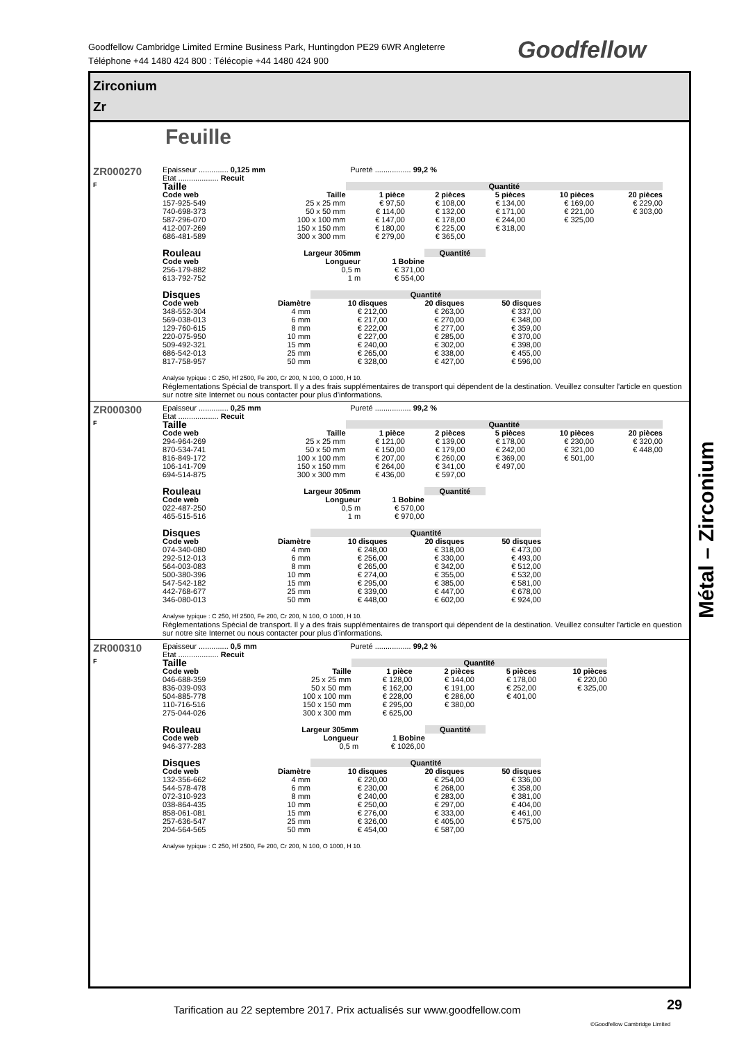Goodfellow Cambridge Limited Ermine Business Park, Huntingdon PE29 6WR Angleterre
Téléphone +44 1480 424 800 : Télécopie +44 1480 424 900
Goodfellow
Zirconium
Zr
Feuille
ZR000270
F
Epaisseur .............. 0,125 mm Pureté ................. 99,2 %
Etat ................... Recuit
| Taille | | Quantité | | | | |
| --- | --- | --- | --- | --- | --- | --- |
| Code web | Taille | 1 pièce | 2 pièces | 5 pièces | 10 pièces | 20 pièces |
| 157-925-549 | 25 x 25 mm | € 97,50 | € 108,00 | € 134,00 | € 169,00 | € 229,00 |
| 740-698-373 | 50 x 50 mm | € 114,00 | € 132,00 | € 171,00 | € 221,00 | € 303,00 |
| 587-296-070 | 100 x 100 mm | € 147,00 | € 178,00 | € 244,00 | € 325,00 | |
| 412-007-269 | 150 x 150 mm | € 180,00 | € 225,00 | € 318,00 | | |
| 686-481-589 | 300 x 300 mm | € 279,00 | € 365,00 | | | |
| Rouleau | Largeur 305mm | | Quantité |
| --- | --- | --- | --- |
| Code web | Longueur | 1 Bobine | |
| 256-179-882 | 0,5 m | € 371,00 | |
| 613-792-752 | 1 m | € 554,00 | |
| Disques | | Quantité | | |
| --- | --- | --- | --- | --- |
| Code web | Diamètre | 10 disques | 20 disques | 50 disques |
| 348-552-304 | 4 mm | € 212,00 | € 263,00 | € 337,00 |
| 569-038-013 | 6 mm | € 217,00 | € 270,00 | € 348,00 |
| 129-760-615 | 8 mm | € 222,00 | € 277,00 | € 359,00 |
| 220-075-950 | 10 mm | € 227,00 | € 285,00 | € 370,00 |
| 509-492-321 | 15 mm | € 240,00 | € 302,00 | € 398,00 |
| 686-542-013 | 25 mm | € 265,00 | € 338,00 | € 455,00 |
| 817-758-957 | 50 mm | € 328,00 | € 427,00 | € 596,00 |
Analyse typique : C 250, Hf 2500, Fe 200, Cr 200, N 100, O 1000, H 10.
Réglementations Spécial de transport. Il y a des frais supplémentaires de transport qui dépendent de la destination. Veuillez consulter l'article en question sur notre site Internet ou nous contacter pour plus d'informations.
ZR000300
F
Epaisseur .............. 0,25 mm Pureté ................. 99,2 %
Etat ................... Recuit
| Taille | | Quantité | | | | |
| --- | --- | --- | --- | --- | --- | --- |
| Code web | Taille | 1 pièce | 2 pièces | 5 pièces | 10 pièces | 20 pièces |
| 294-964-269 | 25 x 25 mm | € 121,00 | € 139,00 | € 178,00 | € 230,00 | € 320,00 |
| 870-534-741 | 50 x 50 mm | € 150,00 | € 179,00 | € 242,00 | € 321,00 | € 448,00 |
| 816-849-172 | 100 x 100 mm | € 207,00 | € 260,00 | € 369,00 | € 501,00 | |
| 106-141-709 | 150 x 150 mm | € 264,00 | € 341,00 | € 497,00 | | |
| 694-514-875 | 300 x 300 mm | € 436,00 | € 597,00 | | | |
| Rouleau | Largeur 305mm | | Quantité |
| --- | --- | --- | --- |
| Code web | Longueur | 1 Bobine | |
| 022-487-250 | 0,5 m | € 570,00 | |
| 465-515-516 | 1 m | € 970,00 | |
| Disques | | Quantité | | |
| --- | --- | --- | --- | --- |
| Code web | Diamètre | 10 disques | 20 disques | 50 disques |
| 074-340-080 | 4 mm | € 248,00 | € 318,00 | € 473,00 |
| 292-512-013 | 6 mm | € 256,00 | € 330,00 | € 493,00 |
| 564-003-083 | 8 mm | € 265,00 | € 342,00 | € 512,00 |
| 500-380-396 | 10 mm | € 274,00 | € 355,00 | € 532,00 |
| 547-542-182 | 15 mm | € 295,00 | € 385,00 | € 581,00 |
| 442-768-677 | 25 mm | € 339,00 | € 447,00 | € 678,00 |
| 346-080-013 | 50 mm | € 448,00 | € 602,00 | € 924,00 |
Analyse typique : C 250, Hf 2500, Fe 200, Cr 200, N 100, O 1000, H 10.
Réglementations Spécial de transport. Il y a des frais supplémentaires de transport qui dépendent de la destination. Veuillez consulter l'article en question sur notre site Internet ou nous contacter pour plus d'informations.
ZR000310
F
Epaisseur .............. 0,5 mm Pureté ................. 99,2 %
Etat ................... Recuit
| Taille | | Quantité | | | |
| --- | --- | --- | --- | --- | --- |
| Code web | Taille | 1 pièce | 2 pièces | 5 pièces | 10 pièces |
| 046-688-359 | 25 x 25 mm | € 128,00 | € 144,00 | € 178,00 | € 220,00 |
| 836-039-093 | 50 x 50 mm | € 162,00 | € 191,00 | € 252,00 | € 325,00 |
| 504-885-778 | 100 x 100 mm | € 228,00 | € 286,00 | € 401,00 | |
| 110-716-516 | 150 x 150 mm | € 295,00 | € 380,00 | | |
| 275-044-026 | 300 x 300 mm | € 625,00 | | | |
| Rouleau | Largeur 305mm | | Quantité |
| --- | --- | --- | --- |
| Code web | Longueur | 1 Bobine | |
| 946-377-283 | 0,5 m | € 1026,00 | |
| Disques | | Quantité | | |
| --- | --- | --- | --- | --- |
| Code web | Diamètre | 10 disques | 20 disques | 50 disques |
| 132-356-662 | 4 mm | € 220,00 | € 254,00 | € 336,00 |
| 544-578-478 | 6 mm | € 230,00 | € 268,00 | € 358,00 |
| 072-310-923 | 8 mm | € 240,00 | € 283,00 | € 381,00 |
| 038-864-435 | 10 mm | € 250,00 | € 297,00 | € 404,00 |
| 858-061-081 | 15 mm | € 276,00 | € 333,00 | € 461,00 |
| 257-636-547 | 25 mm | € 326,00 | € 405,00 | € 575,00 |
| 204-564-565 | 50 mm | € 454,00 | € 587,00 | |
Analyse typique : C 250, Hf 2500, Fe 200, Cr 200, N 100, O 1000, H 10.
Métal – Zirconium
Tarification au 22 septembre 2017. Prix actualisés sur www.goodfellow.com
29
©Goodfellow Cambridge Limited